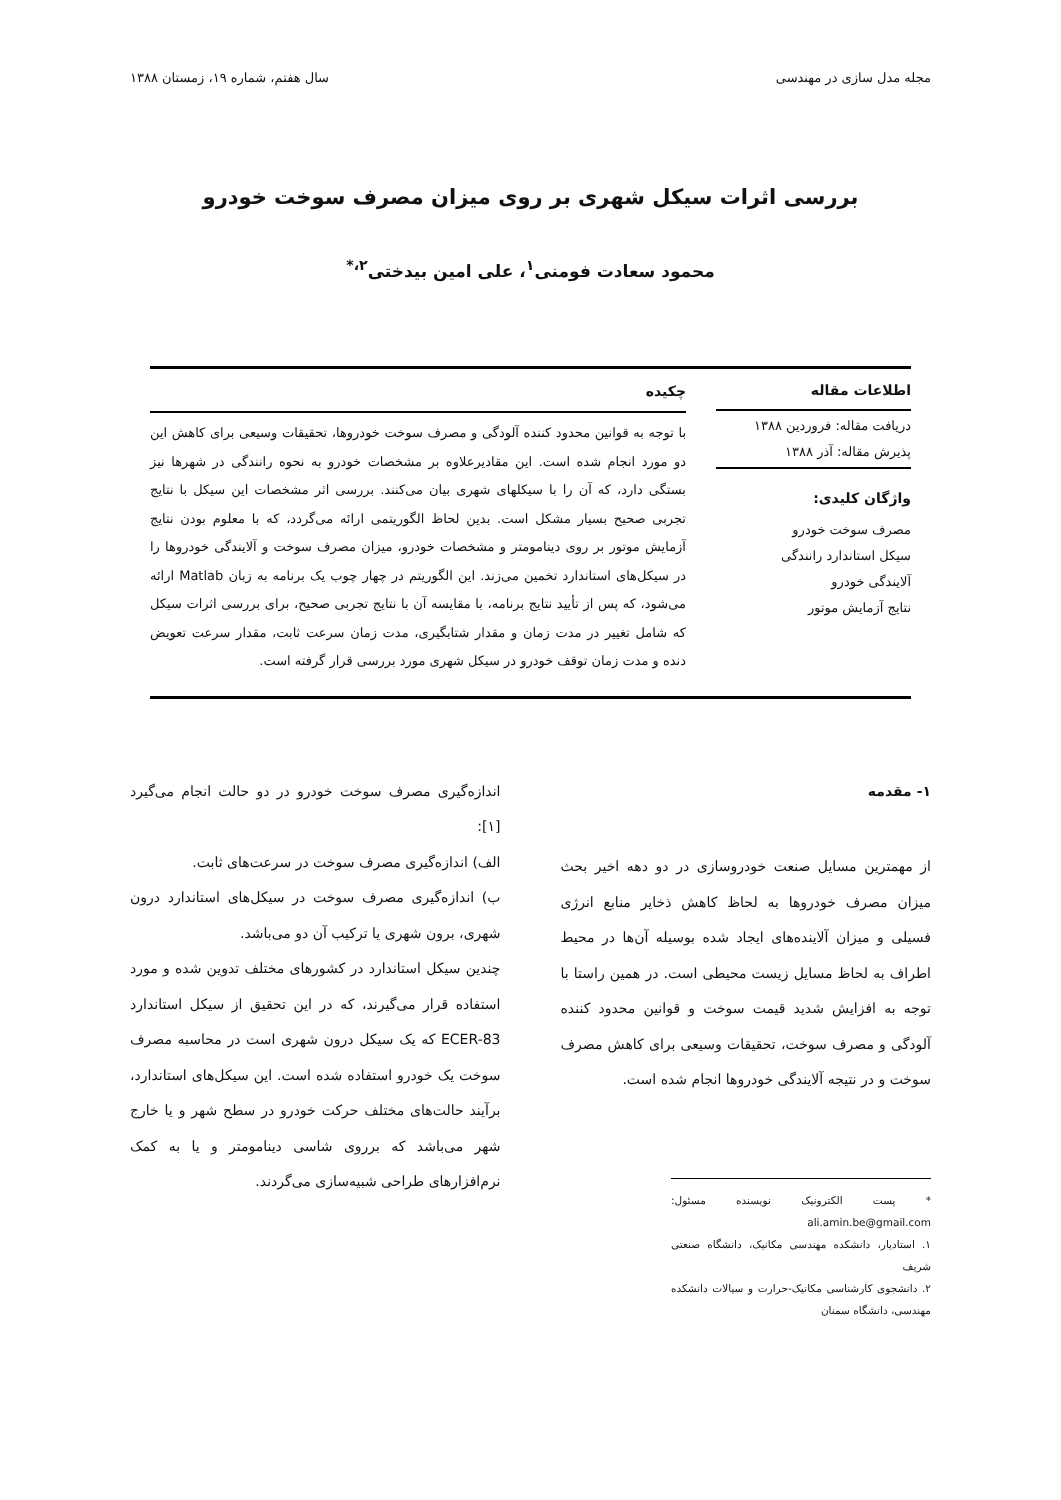مجله مدل سازی در مهندسی سال هفتم، شماره ۱۹، زمستان ۱۳۸۸
بررسی اثرات سیکل شهری بر روی میزان مصرف سوخت خودرو
محمود سعادت فومنی<sup>۱</sup>، علی امین بیدختی<sup>۲،*</sup>
اطلاعات مقاله
دریافت مقاله: فروردین ۱۳۸۸
پذیرش مقاله: آذر ۱۳۸۸
واژگان کلیدی:
مصرف سوخت خودرو
سیکل استاندارد رانندگی
آلایندگی خودرو
نتایج آزمایش موتور
چکیده
با توجه به قوانین محدود کننده آلودگی و مصرف سوخت خودروها، تحقیقات وسیعی برای کاهش این دو مورد انجام شده است. این مقادیرعلاوه بر مشخصات خودرو به نحوه رانندگی در شهرها نیز بستگی دارد، که آن را با سیکلهای شهری بیان می‌کنند. بررسی اثر مشخصات این سیکل با نتایج تجربی صحیح بسیار مشکل است. بدین لحاظ الگوریتمی ارائه می‌گردد، که با معلوم بودن نتایج آزمایش موتور بر روی دینامومتر و مشخصات خودرو، میزان مصرف سوخت و آلایندگی خودروها را در سیکل‌های استاندارد تخمین می‌زند. این الگوریتم در چهار چوب یک برنامه به زبان Matlab ارائه می‌شود، که پس از تأیید نتایج برنامه، با مقایسه آن با نتایج تجربی صحیح، برای بررسی اثرات سیکل که شامل تغییر در مدت زمان و مقدار شتابگیری، مدت زمان سرعت ثابت، مقدار سرعت تعویض دنده و مدت زمان توقف خودرو در سیکل شهری مورد بررسی قرار گرفته است.
۱- مقدمه
از مهمترین مسایل صنعت خودروسازی در دو دهه اخیر بحث میزان مصرف خودروها به لحاظ کاهش ذخایر منابع انرژی فسیلی و میزان آلاینده‌های ایجاد شده بوسیله آن‌ها در محیط اطراف به لحاظ مسایل زیست محیطی است. در همین راستا با توجه به افزایش شدید قیمت سوخت و قوانین محدود کننده آلودگی و مصرف سوخت، تحقیقات وسیعی برای کاهش مصرف سوخت و در نتیجه آلایندگی خودروها انجام شده است.
* پست الکترونیک نویسنده مسئول: ali.amin.be@gmail.com
۱. استادیار، دانشکده مهندسی مکانیک، دانشگاه صنعتی شریف
۲. دانشجوی کارشناسی مکانیک-حرارت و سیالات دانشکده مهندسی، دانشگاه سمنان
اندازه‌گیری مصرف سوخت خودرو در دو حالت انجام می‌گیرد [۱]:
الف) اندازه‌گیری مصرف سوخت در سرعت‌های ثابت.
ب) اندازه‌گیری مصرف سوخت در سیکل‌های استاندارد درون شهری، برون شهری یا ترکیب آن دو می‌باشد.
چندین سیکل استاندارد در کشورهای مختلف تدوین شده و مورد استفاده قرار می‌گیرند، که در این تحقیق از سیکل استاندارد ECER-83 که یک سیکل درون شهری است در محاسبه مصرف سوخت یک خودرو استفاده شده است. این سیکل‌های استاندارد، برآیند حالت‌های مختلف حرکت خودرو در سطح شهر و یا خارج شهر می‌باشد که برروی شاسی دینامومتر و یا به کمک نرم‌افزارهای طراحی شبیه‌سازی می‌گردند.